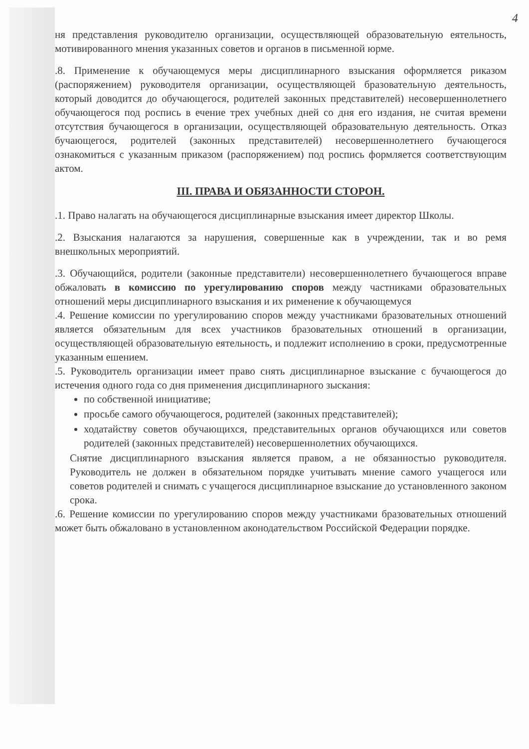4
ня представления руководителю организации, осуществляющей образовательную еятельность, мотивированного мнения указанных советов и органов в письменной юрме.
.8. Применение к обучающемуся меры дисциплинарного взыскания оформляется риказом (распоряжением) руководителя организации, осуществляющей бразовательную деятельность, который доводится до обучающегося, родителей законных представителей) несовершеннолетнего обучающегося под роспись в ечение трех учебных дней со дня его издания, не считая времени отсутствия бучающегося в организации, осуществляющей образовательную деятельность. Отказ бучающегося, родителей (законных представителей) несовершеннолетнего бучающегося ознакомиться с указанным приказом (распоряжением) под роспись формляется соответствующим актом.
III. ПРАВА И ОБЯЗАННОСТИ СТОРОН.
.1. Право налагать на обучающегося дисциплинарные взыскания имеет директор Школы.
.2. Взыскания налагаются за нарушения, совершенные как в учреждении, так и во ремя внешкольных мероприятий.
.3. Обучающийся, родители (законные представители) несовершеннолетнего бучающегося вправе обжаловать в комиссию по урегулированию споров между частниками образовательных отношений меры дисциплинарного взыскания и их рименение к обучающемуся
.4. Решение комиссии по урегулированию споров между участниками бразовательных отношений является обязательным для всех участников бразовательных отношений в организации, осуществляющей образовательную еятельность, и подлежит исполнению в сроки, предусмотренные указанным ешением.
.5. Руководитель организации имеет право снять дисциплинарное взыскание с бучающегося до истечения одного года со дня применения дисциплинарного зыскания:
по собственной инициативе;
просьбе самого обучающегося, родителей (законных представителей);
ходатайству советов обучающихся, представительных органов обучающихся или советов родителей (законных представителей) несовершеннолетних обучающихся.
Снятие дисциплинарного взыскания является правом, а не обязанностью руководителя. Руководитель не должен в обязательном порядке учитывать мнение самого учащегося или советов родителей и снимать с учащегося дисциплинарное взыскание до установленного законом срока.
.6. Решение комиссии по урегулированию споров между участниками бразовательных отношений может быть обжаловано в установленном аконодательством Российской Федерации порядке.